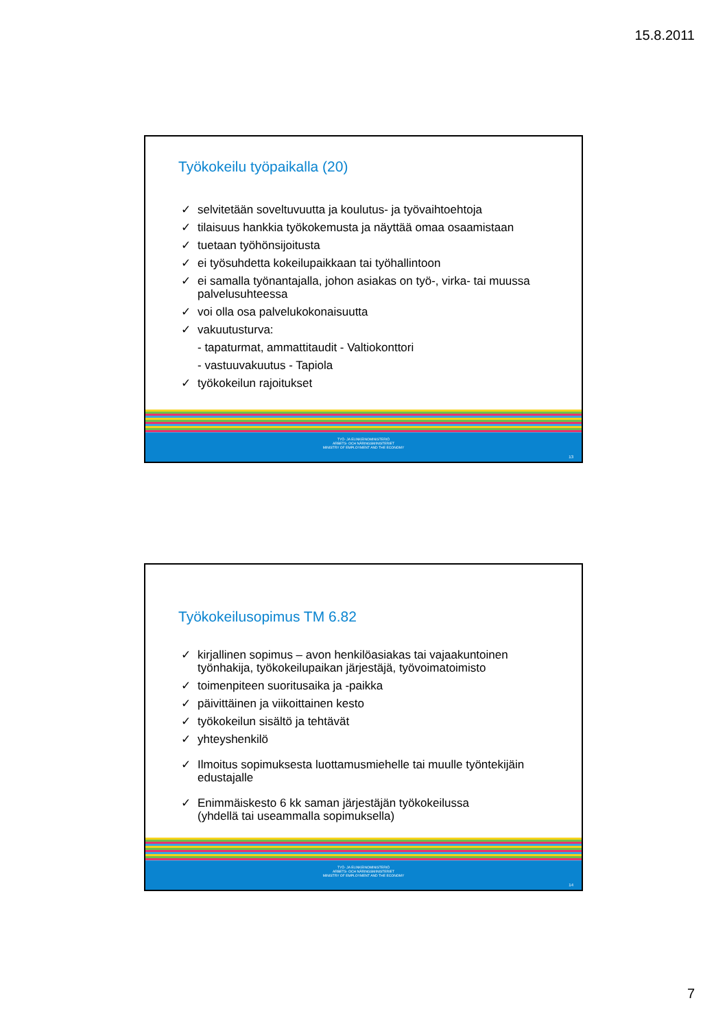15.8.2011
Työkokeilu työpaikalla (20)
✓ selvitetään soveltuvuutta ja koulutus- ja työvaihtoehtoja
✓ tilaisuus hankkia työkokemusta ja näyttää omaa osaamistaan
✓ tuetaan työhönsijoitusta
✓ ei työsuhdetta kokeilupaikkaan tai työhallintoon
✓ ei samalla työnantajalla, johon asiakas on työ-, virka- tai muussa palvelusuhteessa
✓ voi olla osa palvelukokonaisuutta
✓ vakuutusturva:
- tapaturmat, ammattitaudit - Valtiokonttori
- vastuuvakuutus - Tapiola
✓ työkokeilun rajoitukset
TYÖ- JA ELINKEINOMINISTERIÖ
ARBETS- OCH NÄRINGSMINISTERIET
MINISTRY OF EMPLOYMENT AND THE ECONOMY
13
Työkokeilusopimus TM 6.82
✓ kirjallinen sopimus – avon henkilöasiakas tai vajaakuntoinen työnhakija, työkokeilupaikan järjestäjä, työvoimatoimisto
✓ toimenpiteen suoritusaika ja -paikka
✓ päivittäinen ja viikoittainen kesto
✓ työkokeilun sisältö ja tehtävät
✓ yhteyshenkilö
✓ Ilmoitus sopimuksesta luottamusmiehelle tai muulle työntekijäin edustajalle
✓ Enimmäiskesto 6 kk saman järjestäjän työkokeilussa
(yhdellä tai useammalla sopimuksella)
TYÖ- JA ELINKEINOMINISTERIÖ
ARBETS- OCH NÄRINGSMINISTERIET
MINISTRY OF EMPLOYMENT AND THE ECONOMY
14
7